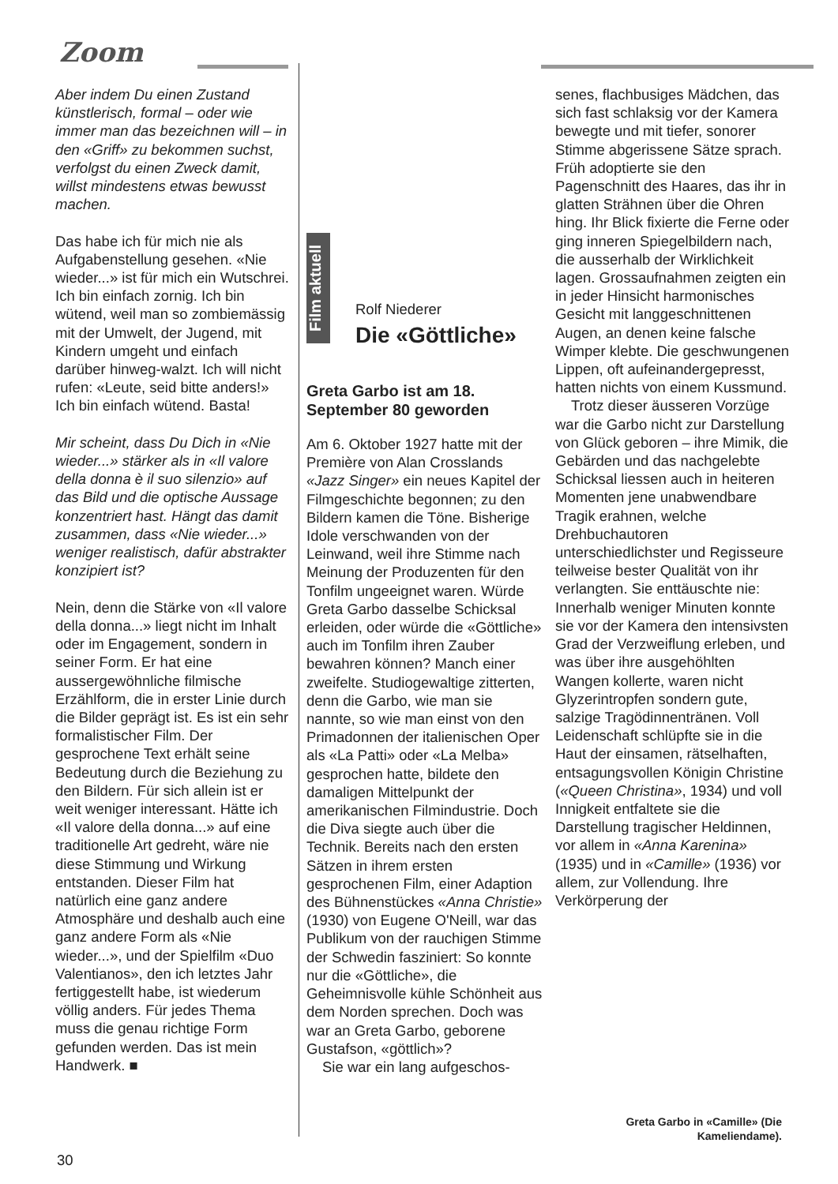Zoom
Film aktuell
Aber indem Du einen Zustand künstlerisch, formal – oder wie immer man das bezeichnen will – in den «Griff» zu bekommen suchst, verfolgst du einen Zweck damit, willst mindestens etwas bewusst machen.
Das habe ich für mich nie als Aufgabenstellung gesehen. «Nie wieder...» ist für mich ein Wutschrei. Ich bin einfach zornig. Ich bin wütend, weil man so zombiemässig mit der Umwelt, der Jugend, mit Kindern umgeht und einfach darüber hinweg-walzt. Ich will nicht rufen: «Leute, seid bitte anders!» Ich bin einfach wütend. Basta!
Mir scheint, dass Du Dich in «Nie wieder...» stärker als in «Il valore della donna è il suo silenzio» auf das Bild und die optische Aussage konzentriert hast. Hängt das damit zusammen, dass «Nie wieder...» weniger realistisch, dafür abstrakter konzipiert ist?
Nein, denn die Stärke von «Il valore della donna...» liegt nicht im Inhalt oder im Engagement, sondern in seiner Form. Er hat eine aussergewöhnliche filmische Erzählform, die in erster Linie durch die Bilder geprägt ist. Es ist ein sehr formalistischer Film. Der gesprochene Text erhält seine Bedeutung durch die Beziehung zu den Bildern. Für sich allein ist er weit weniger interessant. Hätte ich «Il valore della donna...» auf eine traditionelle Art gedreht, wäre nie diese Stimmung und Wirkung entstanden. Dieser Film hat natürlich eine ganz andere Atmosphäre und deshalb auch eine ganz andere Form als «Nie wieder...», und der Spielfilm «Duo Valentianos», den ich letztes Jahr fertiggestellt habe, ist wiederum völlig anders. Für jedes Thema muss die genau richtige Form gefunden werden. Das ist mein Handwerk. ■
Rolf Niederer
Die «Göttliche»
Greta Garbo ist am 18. September 80 geworden
Am 6. Oktober 1927 hatte mit der Première von Alan Crosslands «Jazz Singer» ein neues Kapitel der Filmgeschichte begonnen; zu den Bildern kamen die Töne. Bisherige Idole verschwanden von der Leinwand, weil ihre Stimme nach Meinung der Produzenten für den Tonfilm ungeeignet waren. Würde Greta Garbo dasselbe Schicksal erleiden, oder würde die «Göttliche» auch im Tonfilm ihren Zauber bewahren können? Manch einer zweifelte. Studiogewaltige zitterten, denn die Garbo, wie man sie nannte, so wie man einst von den Primadonnen der italienischen Oper als «La Patti» oder «La Melba» gesprochen hatte, bildete den damaligen Mittelpunkt der amerikanischen Filmindustrie. Doch die Diva siegte auch über die Technik. Bereits nach den ersten Sätzen in ihrem ersten gesprochenen Film, einer Adaption des Bühnenstückes «Anna Christie» (1930) von Eugene O'Neill, war das Publikum von der rauchigen Stimme der Schwedin fasziniert: So konnte nur die «Göttliche», die Geheimnisvolle kühle Schönheit aus dem Norden sprechen. Doch was war an Greta Garbo, geborene Gustafson, «göttlich»?
Sie war ein lang aufgeschos-
senes, flachbusiges Mädchen, das sich fast schlaksig vor der Kamera bewegte und mit tiefer, sonorer Stimme abgerissene Sätze sprach. Früh adoptierte sie den Pagenschnitt des Haares, das ihr in glatten Strähnen über die Ohren hing. Ihr Blick fixierte die Ferne oder ging inneren Spiegelbildern nach, die ausserhalb der Wirklichkeit lagen. Grossaufnahmen zeigten ein in jeder Hinsicht harmonisches Gesicht mit langgeschnittenen Augen, an denen keine falsche Wimper klebte. Die geschwungenen Lippen, oft aufeinandergepresst, hatten nichts von einem Kussmund.
Trotz dieser äusseren Vorzüge war die Garbo nicht zur Darstellung von Glück geboren – ihre Mimik, die Gebärden und das nachgelebte Schicksal liessen auch in heiteren Momenten jene unabwendbare Tragik erahnen, welche Drehbuchautoren unterschiedlichster und Regisseure teilweise bester Qualität von ihr verlangten. Sie enttäuschte nie: Innerhalb weniger Minuten konnte sie vor der Kamera den intensivsten Grad der Verzweiflung erleben, und was über ihre ausgehöhlten Wangen kollerte, waren nicht Glyzerintropfen sondern gute, salzige Tragödinnentränen. Voll Leidenschaft schlüpfte sie in die Haut der einsamen, rätselhaften, entsagungsvollen Königin Christine («Queen Christina», 1934) und voll Innigkeit entfaltete sie die Darstellung tragischer Heldinnen, vor allem in «Anna Karenina» (1935) und in «Camille» (1936) vor allem, zur Vollendung. Ihre Verkörperung der
Greta Garbo in «Camille» (Die Kameliendame).
30